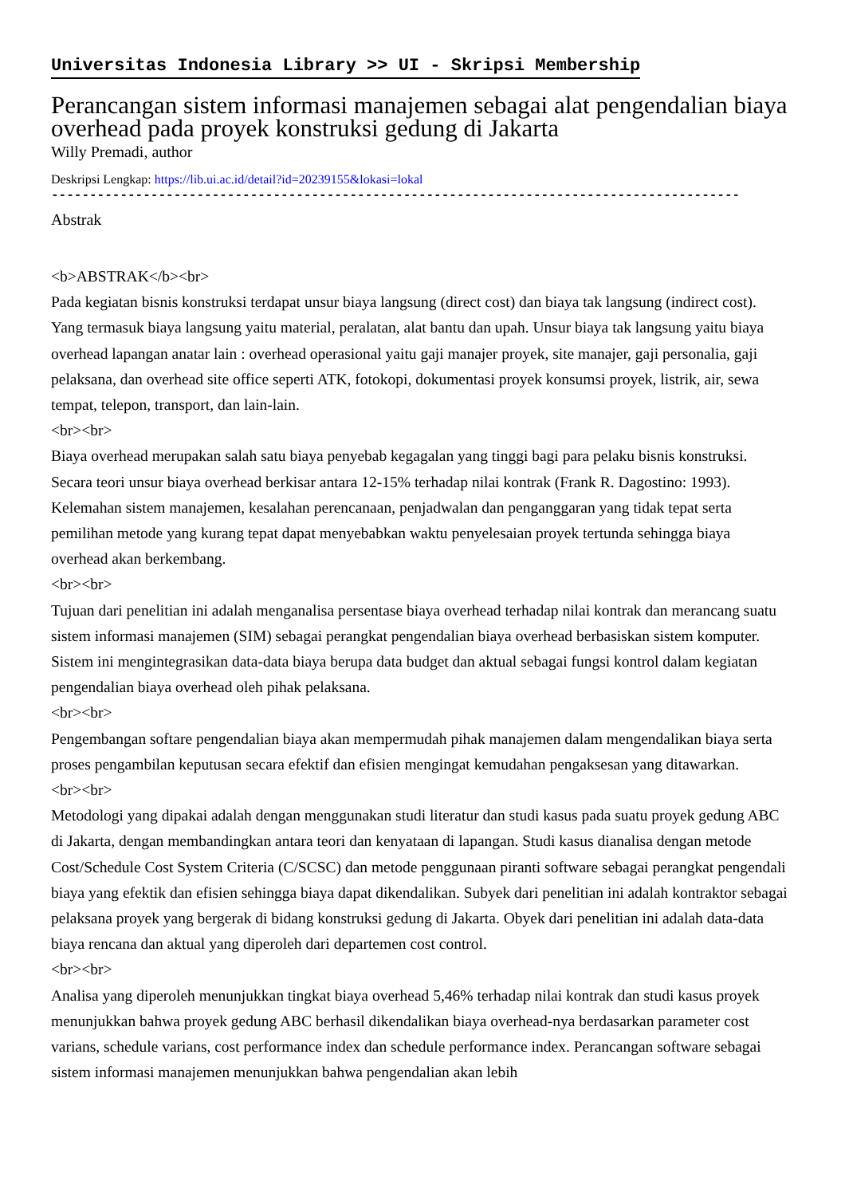Universitas Indonesia Library >> UI - Skripsi Membership
Perancangan sistem informasi manajemen sebagai alat pengendalian biaya overhead pada proyek konstruksi gedung di Jakarta
Willy Premadi, author
Deskripsi Lengkap: https://lib.ui.ac.id/detail?id=20239155&lokasi=lokal
------------------------------------------------------------------------------------------
Abstrak
<b>ABSTRAK</b><br>
Pada kegiatan bisnis konstruksi terdapat unsur biaya langsung (direct cost) dan biaya tak langsung (indirect cost). Yang termasuk biaya langsung yaitu material, peralatan, alat bantu dan upah. Unsur biaya tak langsung yaitu biaya overhead lapangan anatar lain : overhead operasional yaitu gaji manajer proyek, site manajer, gaji personalia, gaji pelaksana, dan overhead site office seperti ATK, fotokopi, dokumentasi proyek konsumsi proyek, listrik, air, sewa tempat, telepon, transport, dan lain-lain.
<br><br>
Biaya overhead merupakan salah satu biaya penyebab kegagalan yang tinggi bagi para pelaku bisnis konstruksi. Secara teori unsur biaya overhead berkisar antara 12-15% terhadap nilai kontrak (Frank R. Dagostino: 1993). Kelemahan sistem manajemen, kesalahan perencanaan, penjadwalan dan penganggaran yang tidak tepat serta pemilihan metode yang kurang tepat dapat menyebabkan waktu penyelesaian proyek tertunda sehingga biaya overhead akan berkembang.
<br><br>
Tujuan dari penelitian ini adalah menganalisa persentase biaya overhead terhadap nilai kontrak dan merancang suatu sistem informasi manajemen (SIM) sebagai perangkat pengendalian biaya overhead berbasiskan sistem komputer. Sistem ini mengintegrasikan data-data biaya berupa data budget dan aktual sebagai fungsi kontrol dalam kegiatan pengendalian biaya overhead oleh pihak pelaksana.
<br><br>
Pengembangan softare pengendalian biaya akan mempermudah pihak manajemen dalam mengendalikan biaya serta proses pengambilan keputusan secara efektif dan efisien mengingat kemudahan pengaksesan yang ditawarkan.
<br><br>
Metodologi yang dipakai adalah dengan menggunakan studi literatur dan studi kasus pada suatu proyek gedung ABC di Jakarta, dengan membandingkan antara teori dan kenyataan di lapangan. Studi kasus dianalisa dengan metode Cost/Schedule Cost System Criteria (C/SCSC) dan metode penggunaan piranti software sebagai perangkat pengendali biaya yang efektik dan efisien sehingga biaya dapat dikendalikan. Subyek dari penelitian ini adalah kontraktor sebagai pelaksana proyek yang bergerak di bidang konstruksi gedung di Jakarta. Obyek dari penelitian ini adalah data-data biaya rencana dan aktual yang diperoleh dari departemen cost control.
<br><br>
Analisa yang diperoleh menunjukkan tingkat biaya overhead 5,46% terhadap nilai kontrak dan studi kasus proyek menunjukkan bahwa proyek gedung ABC berhasil dikendalikan biaya overhead-nya berdasarkan parameter cost varians, schedule varians, cost performance index dan schedule performance index. Perancangan software sebagai sistem informasi manajemen menunjukkan bahwa pengendalian akan lebih